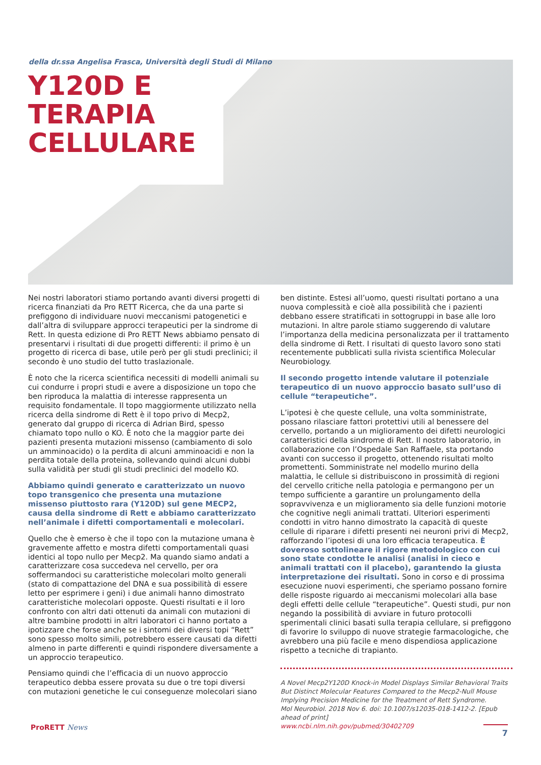della dr.ssa Angelisa Frasca, Università degli Studi di Milano
Y120D E
TERAPIA
CELLULARE
Nei nostri laboratori stiamo portando avanti diversi progetti di ricerca finanziati da Pro RETT Ricerca, che da una parte si prefiggono di individuare nuovi meccanismi patogenetici e dall’altra di sviluppare approcci terapeutici per la sindrome di Rett. In questa edizione di Pro RETT News abbiamo pensato di presentarvi i risultati di due progetti differenti: il primo è un progetto di ricerca di base, utile però per gli studi preclinici; il secondo è uno studio del tutto traslazionale.
È noto che la ricerca scientifica necessiti di modelli animali su cui condurre i propri studi e avere a disposizione un topo che ben riproduca la malattia di interesse rappresenta un requisito fondamentale. Il topo maggiormente utilizzato nella ricerca della sindrome di Rett è il topo privo di Mecp2, generato dal gruppo di ricerca di Adrian Bird, spesso chiamato topo nullo o KO. È noto che la maggior parte dei pazienti presenta mutazioni missenso (cambiamento di solo un amminoacido) o la perdita di alcuni amminoacidi e non la perdita totale della proteina, sollevando quindi alcuni dubbi sulla validità per studi gli studi preclinici del modello KO.
Abbiamo quindi generato e caratterizzato un nuovo topo transgenico che presenta una mutazione missenso piuttosto rara (Y120D) sul gene MECP2, causa della sindrome di Rett e abbiamo caratterizzato nell’animale i difetti comportamentali e molecolari.
Quello che è emerso è che il topo con la mutazione umana è gravemente affetto e mostra difetti comportamentali quasi identici al topo nullo per Mecp2. Ma quando siamo andati a caratterizzare cosa succedeva nel cervello, per ora soffermandoci su caratteristiche molecolari molto generali (stato di compattazione del DNA e sua possibilità di essere letto per esprimere i geni) i due animali hanno dimostrato caratteristiche molecolari opposte. Questi risultati e il loro confronto con altri dati ottenuti da animali con mutazioni di altre bambine prodotti in altri laboratori ci hanno portato a ipotizzare che forse anche se i sintomi dei diversi topi “Rett” sono spesso molto simili, potrebbero essere causati da difetti almeno in parte differenti e quindi rispondere diversamente a un approccio terapeutico.
Pensiamo quindi che l’efficacia di un nuovo approccio terapeutico debba essere provata su due o tre topi diversi con mutazioni genetiche le cui conseguenze molecolari siano
ben distinte. Estesi all’uomo, questi risultati portano a una nuova complessità e cioè alla possibilità che i pazienti debbano essere stratificati in sottogruppi in base alle loro mutazioni. In altre parole stiamo suggerendo di valutare l’importanza della medicina personalizzata per il trattamento della sindrome di Rett. I risultati di questo lavoro sono stati recentemente pubblicati sulla rivista scientifica Molecular Neurobiology.
Il secondo progetto intende valutare il potenziale terapeutico di un nuovo approccio basato sull’uso di cellule “terapeutiche”.
L’ipotesi è che queste cellule, una volta somministrate, possano rilasciare fattori protettivi utili al benessere del cervello, portando a un miglioramento dei difetti neurologici caratteristici della sindrome di Rett. Il nostro laboratorio, in collaborazione con l’Ospedale San Raffaele, sta portando avanti con successo il progetto, ottenendo risultati molto promettenti. Somministrate nel modello murino della malattia, le cellule si distribuiscono in prossimità di regioni del cervello critiche nella patologia e permangono per un tempo sufficiente a garantire un prolungamento della sopravvivenza e un miglioramento sia delle funzioni motorie che cognitive negli animali trattati. Ulteriori esperimenti condotti in vitro hanno dimostrato la capacità di queste cellule di riparare i difetti presenti nei neuroni privi di Mecp2, rafforzando l’ipotesi di una loro efficacia terapeutica. È doveroso sottolineare il rigore metodologico con cui sono state condotte le analisi (analisi in cieco e animali trattati con il placebo), garantendo la giusta interpretazione dei risultati. Sono in corso e di prossima esecuzione nuovi esperimenti, che speriamo possano fornire delle risposte riguardo ai meccanismi molecolari alla base degli effetti delle cellule “terapeutiche”. Questi studi, pur non negando la possibilità di avviare in futuro protocolli sperimentali clinici basati sulla terapia cellulare, si prefiggono di favorire lo sviluppo di nuove strategie farmacologiche, che avrebbero una più facile e meno dispendiosa applicazione rispetto a tecniche di trapianto.
A Novel Mecp2Y120D Knock-in Model Displays Similar Behavioral Traits But Distinct Molecular Features Compared to the Mecp2-Null Mouse Implying Precision Medicine for the Treatment of Rett Syndrome.
Mol Neurobiol. 2018 Nov 6. doi: 10.1007/s12035-018-1412-2. [Epub ahead of print]
www.ncbi.nlm.nih.gov/pubmed/30402709
ProRETT News 7